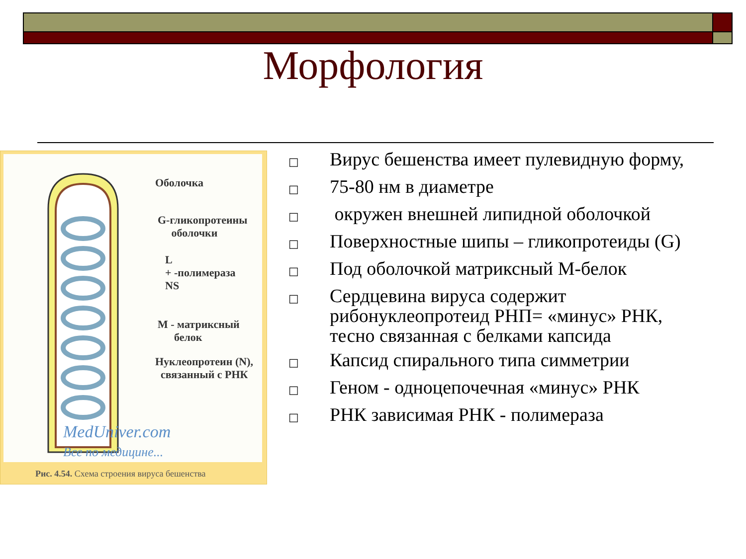Морфология
Оболочка
G-гликопротеины
оболочки
L
+ -полимераза
NS
M - матриксный
белок
Нуклеопротеин (N),
связанный с РНК
MedUniver.com
Все по медицине...
Рис. 4.54. Схема строения вируса бешенства
□ Вирус бешенства имеет пулевидную форму,
□ 75-80 нм в диаметре
□ окружен внешней липидной оболочкой
□ Поверхностные шипы – гликопротеиды (G)
□ Под оболочкой матриксный М-белок
□ Сердцевина вируса содержит рибонуклеопротеид РНП= «минус» РНК, тесно связанная с белками капсида
□ Капсид спирального типа симметрии
□ Геном - одноцепочечная «минус» РНК
□ РНК зависимая РНК - полимераза